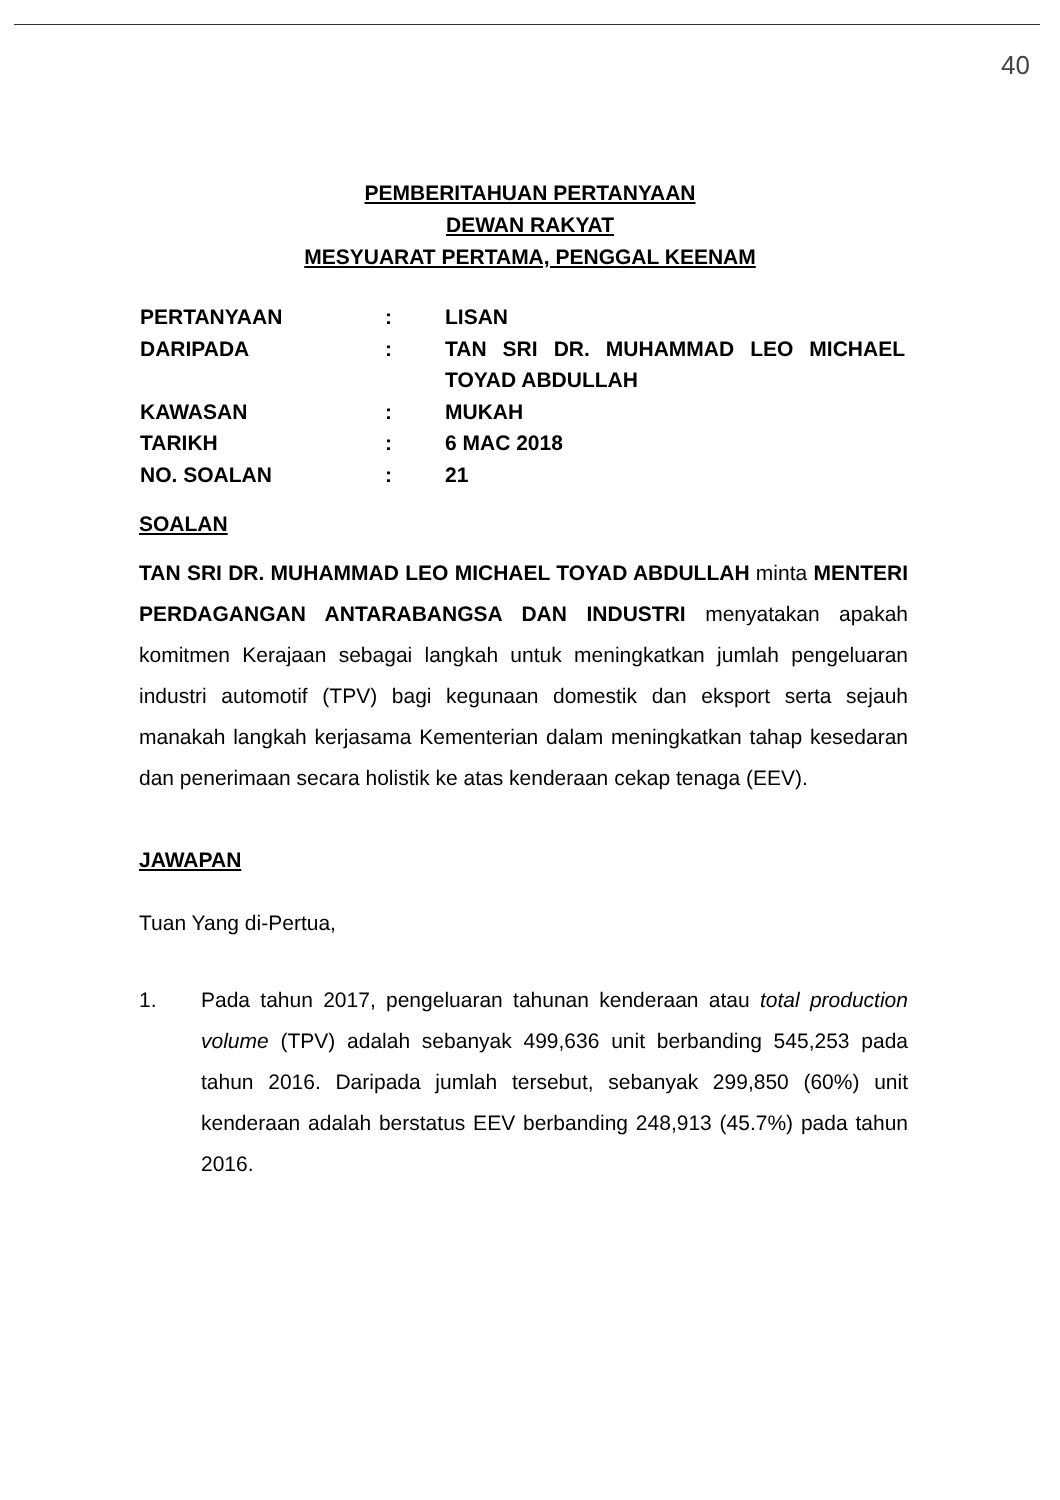40
PEMBERITAHUAN PERTANYAAN
DEWAN RAKYAT
MESYUARAT PERTAMA, PENGGAL KEENAM
| PERTANYAAN | : | LISAN |
| DARIPADA | : | TAN SRI DR. MUHAMMAD LEO MICHAEL TOYAD ABDULLAH |
| KAWASAN | : | MUKAH |
| TARIKH | : | 6 MAC 2018 |
| NO. SOALAN | : | 21 |
SOALAN
TAN SRI DR. MUHAMMAD LEO MICHAEL TOYAD ABDULLAH minta MENTERI PERDAGANGAN ANTARABANGSA DAN INDUSTRI menyatakan apakah komitmen Kerajaan sebagai langkah untuk meningkatkan jumlah pengeluaran industri automotif (TPV) bagi kegunaan domestik dan eksport serta sejauh manakah langkah kerjasama Kementerian dalam meningkatkan tahap kesedaran dan penerimaan secara holistik ke atas kenderaan cekap tenaga (EEV).
JAWAPAN
Tuan Yang di-Pertua,
1. Pada tahun 2017, pengeluaran tahunan kenderaan atau total production volume (TPV) adalah sebanyak 499,636 unit berbanding 545,253 pada tahun 2016. Daripada jumlah tersebut, sebanyak 299,850 (60%) unit kenderaan adalah berstatus EEV berbanding 248,913 (45.7%) pada tahun 2016.